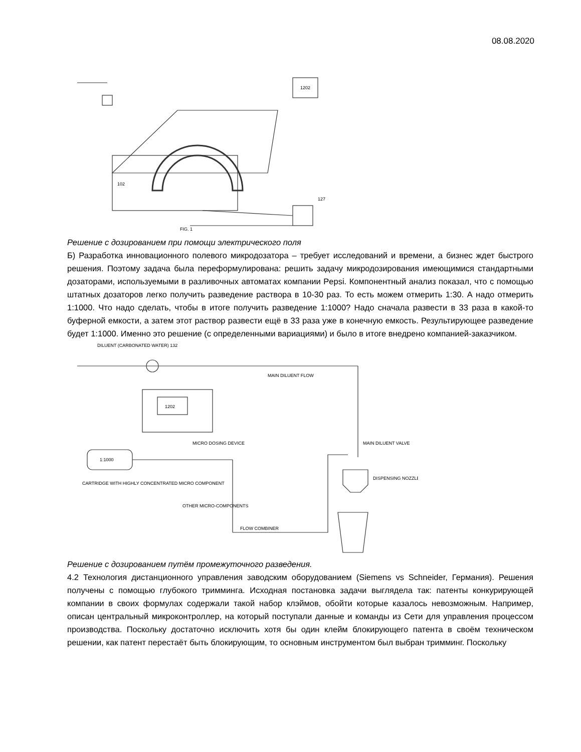08.08.2020
1202
FIG. 1
102
127
Решение с дозированием при помощи электрического поля
Б) Разработка инновационного полевого микродозатора – требует исследований и времени, а бизнес ждет быстрого решения. Поэтому задача была переформулирована: решить задачу микродозирования имеющимися стандартными дозаторами, используемыми в разливочных автоматах компании Pepsi. Компонентный анализ показал, что с помощью штатных дозаторов легко получить разведение раствора в 10-30 раз. То есть можем отмерить 1:30. А надо отмерить 1:1000. Что надо сделать, чтобы в итоге получить разведение 1:1000? Надо сначала развести в 33 раза в какой-то буферной емкости, а затем этот раствор развести ещё в 33 раза уже в конечную емкость. Результирующее разведение будет 1:1000. Именно это решение (с определенными вариациями) и было в итоге внедрено компанией-заказчиком.
DILUENT (CARBONATED WATER) 132
MAIN DILUENT FLOW
1202
1:1000
CARTRIDGE WITH HIGHLY CONCENTRATED MICRO COMPONENT
MICRO DOSING DEVICE
MAIN DILUENT VALVE
DISPENSING NOZZLE
FLOW COMBINER
OTHER MICRO-COMPONENTS
Решение с дозированием путём промежуточного разведения.
4.2 Технология дистанционного управления заводским оборудованием (Siemens vs Schneider, Германия). Решения получены с помощью глубокого тримминга. Исходная постановка задачи выглядела так: патенты конкурирующей компании в своих формулах содержали такой набор клэймов, обойти которые казалось невозможным. Например, описан центральный микроконтроллер, на который поступали данные и команды из Сети для управления процессом производства. Поскольку достаточно исключить хотя бы один клейм блокирующего патента в своём техническом решении, как патент перестаёт быть блокирующим, то основным инструментом был выбран тримминг. Поскольку